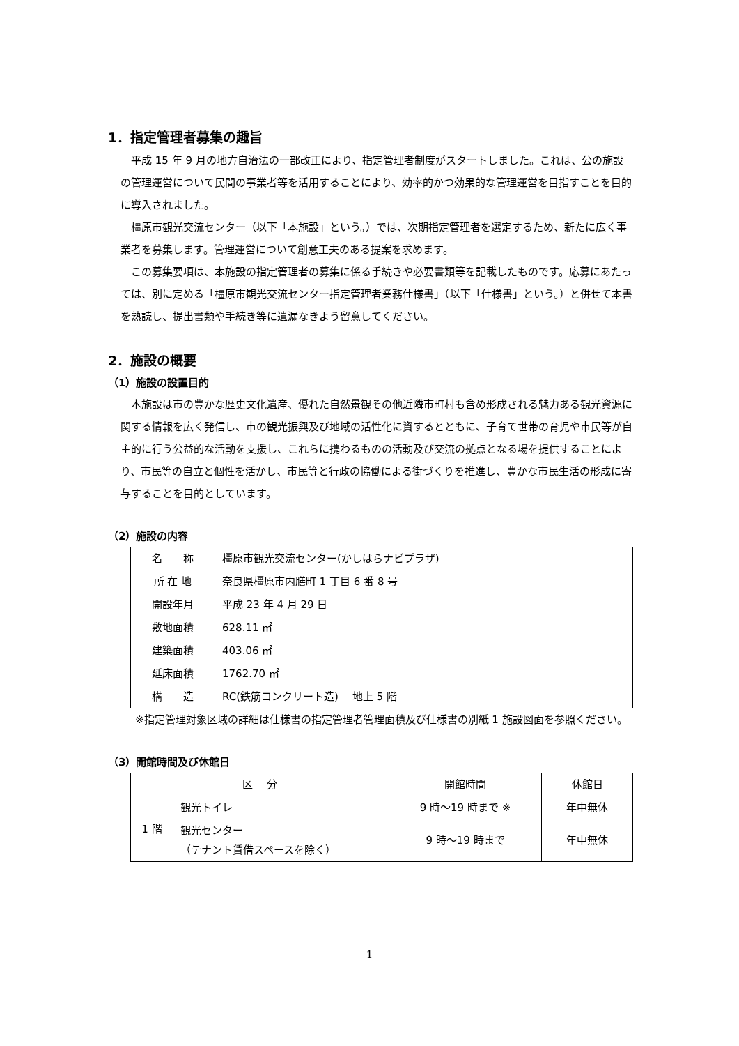1．指定管理者募集の趣旨
平成 15 年 9 月の地方自治法の一部改正により、指定管理者制度がスタートしました。これは、公の施設の管理運営について民間の事業者等を活用することにより、効率的かつ効果的な管理運営を目指すことを目的に導入されました。
橿原市観光交流センター（以下「本施設」という。）では、次期指定管理者を選定するため、新たに広く事業者を募集します。管理運営について創意工夫のある提案を求めます。
この募集要項は、本施設の指定管理者の募集に係る手続きや必要書類等を記載したものです。応募にあたっては、別に定める「橿原市観光交流センター指定管理者業務仕様書」（以下「仕様書」という。）と併せて本書を熟読し、提出書類や手続き等に遺漏なきよう留意してください。
2．施設の概要
（1）施設の設置目的
本施設は市の豊かな歴史文化遺産、優れた自然景観その他近隣市町村も含め形成される魅力ある観光資源に関する情報を広く発信し、市の観光振興及び地域の活性化に資するとともに、子育て世帯の育児や市民等が自主的に行う公益的な活動を支援し、これらに携わるものの活動及び交流の拠点となる場を提供することにより、市民等の自立と個性を活かし、市民等と行政の協働による街づくりを推進し、豊かな市民生活の形成に寄与することを目的としています。
（2）施設の内容
| 名 称 | 橿原市観光交流センター(かしはらナビプラザ) |
| 所 在 地 | 奈良県橿原市内膳町 1 丁目 6 番 8 号 |
| 開設年月 | 平成 23 年 4 月 29 日 |
| 敷地面積 | 628.11 ㎡ |
| 建築面積 | 403.06 ㎡ |
| 延床面積 | 1762.70 ㎡ |
| 構 造 | RC(鉄筋コンクリート造) 地上 5 階 |
※指定管理対象区域の詳細は仕様書の指定管理者管理面積及び仕様書の別紙 1 施設図面を参照ください。
（3）開館時間及び休館日
| 区 分 | | 開館時間 | 休館日 |
| 1 階 | 観光トイレ | 9 時～19 時まで ※ | 年中無休 |
| | 観光センター （テナント賃借スペースを除く） | 9 時～19 時まで | 年中無休 |
1